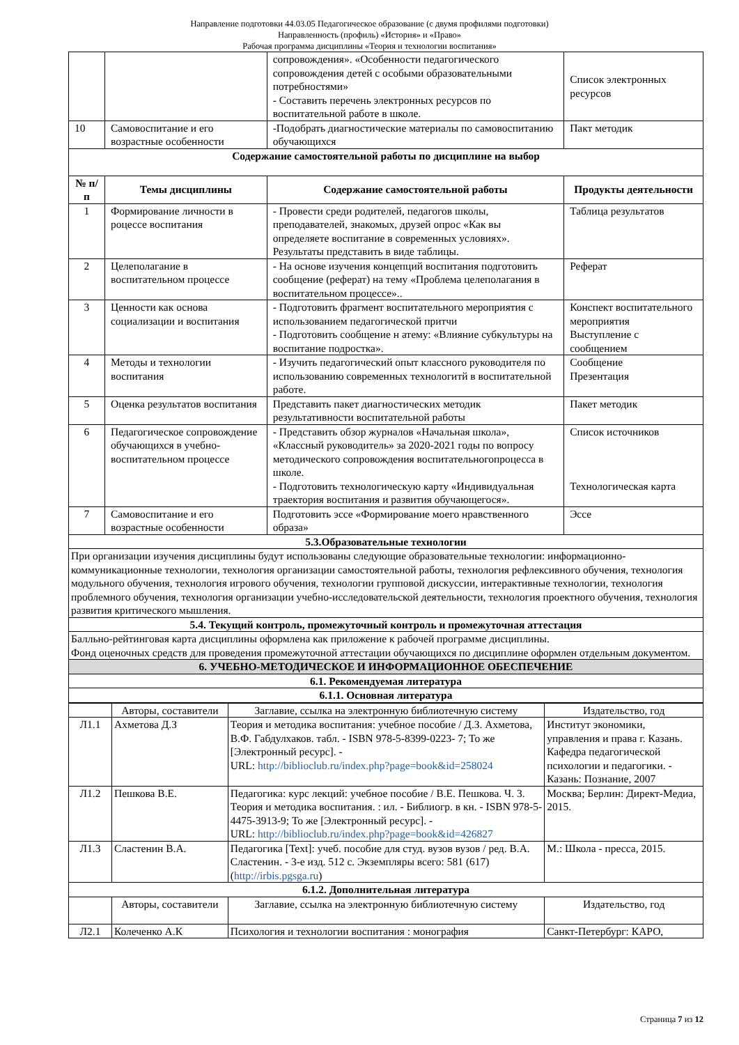Направление подготовки 44.03.05 Педагогическое образование (с двумя профилями подготовки)
Направленность (профиль) «История» и «Право»
Рабочая программа дисциплины «Теория и технологии воспитания»
| | | сопровождения». «Особенности педагогического сопровождения детей с особыми образовательными потребностями» - Составить перечень электронных ресурсов по воспитательной работе в школе. | Список электронных ресурсов |
| 10 | Самовоспитание и его возрастные особенности | -Подобрать диагностические материалы по самовоспитанию обучающихся | Пакт методик |
| Содержание самостоятельной работы по дисциплине на выбор | | | |
| № п/п | Темы дисциплины | Содержание самостоятельной работы | Продукты деятельности |
| 1 | Формирование личности в роцессе воспитания | - Провести среди родителей, педагогов школы, преподавателей, знакомых, друзей опрос «Как вы определяете воспитание в современных условиях». Результаты представить в виде таблицы. | Таблица результатов |
| 2 | Целеполагание в воспитательном процессе | - На основе изучения концепций воспитания подготовить сообщение (реферат) на тему «Проблема целеполагания в воспитательном процессе».. | Реферат |
| 3 | Ценности как основа социализации и воспитания | - Подготовить фрагмент воспитательного мероприятия с использованием педагогической притчи - Подготовить сообщение н атему: «Влияние субкультуры на воспитание подростка». | Конспект воспитательного мероприятия Выступление с сообщением |
| 4 | Методы и технологии воспитания | - Изучить педагогический опыт классного руководителя по использованию современных технологитй в воспитательной работе. | Сообщение Презентация |
| 5 | Оценка результатов воспитания | Представить пакет диагностических методик результативности воспитательной работы | Пакет методик |
| 6 | Педагогическое сопровождение обучающихся в учебно-воспитательном процессе | - Представить обзор журналов «Начальная школа», «Классный руководитель» за 2020-2021 годы по вопросу методического сопровождения воспитательногопроцесса в школе. - Подготовить технологическую карту «Индивидуальная траектория воспитания и развития обучающегося». | Список источников Технологическая карта |
| 7 | Самовоспитание и его возрастные особенности | Подготовить эссе «Формирование моего нравственного образа» | Эссе |
| 5.3.Образовательные технологии | | | |
| При организации изучения дисциплины будут использованы следующие образовательные технологии: информационно-коммуникационные технологии, технология организации самостоятельной работы, технология рефлексивного обучения, технология модульного обучения, технология игрового обучения, технологии групповой дискуссии, интерактивные технологии, технология проблемного обучения, технология организации учебно-исследовательской деятельности, технология проектного обучения, технология развития критического мышления. | | | |
| 5.4. Текущий контроль, промежуточный контроль и промежуточная аттестация | | | |
| Балльно-рейтинговая карта дисциплины оформлена как приложение к рабочей программе дисциплины. Фонд оценочных средств для проведения промежуточной аттестации обучающихся по дисциплине оформлен отдельным документом. | | | |
| 6. УЧЕБНО-МЕТОДИЧЕСКОЕ И ИНФОРМАЦИОННОЕ ОБЕСПЕЧЕНИЕ | | | |
| 6.1. Рекомендуемая литература | | | |
| 6.1.1. Основная литература | | | |
| | Авторы, составители | Заглавие, ссылка на электронную библиотечную систему | Издательство, год |
| Л1.1 | Ахметова Д.З | Теория и методика воспитания: учебное пособие / Д.З. Ахметова, В.Ф. Габдулхаков. табл. - ISBN 978-5-8399-0223- 7; То же [Электронный ресурс]. - URL: http://biblioclub.ru/index.php?page=book&id=258024 | Институт экономики, управления и права г. Казань. Кафедра педагогической психологии и педагогики. - Казань: Познание, 2007 |
| Л1.2 | Пешкова В.Е. | Педагогика: курс лекций: учебное пособие / В.Е. Пешкова. Ч. 3. Теория и методика воспитания. : ил. - Библиогр. в кн. - ISBN 978-5-4475-3913-9; То же [Электронный ресурс]. - URL: http://biblioclub.ru/index.php?page=book&id=426827 | Москва; Берлин: Директ-Медиа, 2015. |
| Л1.3 | Сластенин В.А. | Педагогика [Text]: учеб. пособие для студ. вузов вузов / ред. В.А. Сластенин. - 3-е изд. 512 с. Экземпляры всего: 581 (617) ( http://irbis.pgsga.ru ) | М.: Школа - пресса, 2015. |
| 6.1.2. Дополнительная литература | | | |
| | Авторы, составители | Заглавие, ссылка на электронную библиотечную систему | Издательство, год |
| Л2.1 | Колеченко А.К | Психология и технологии воспитания : монография | Санкт-Петербург: КАРО, |
Страница 7 из 12